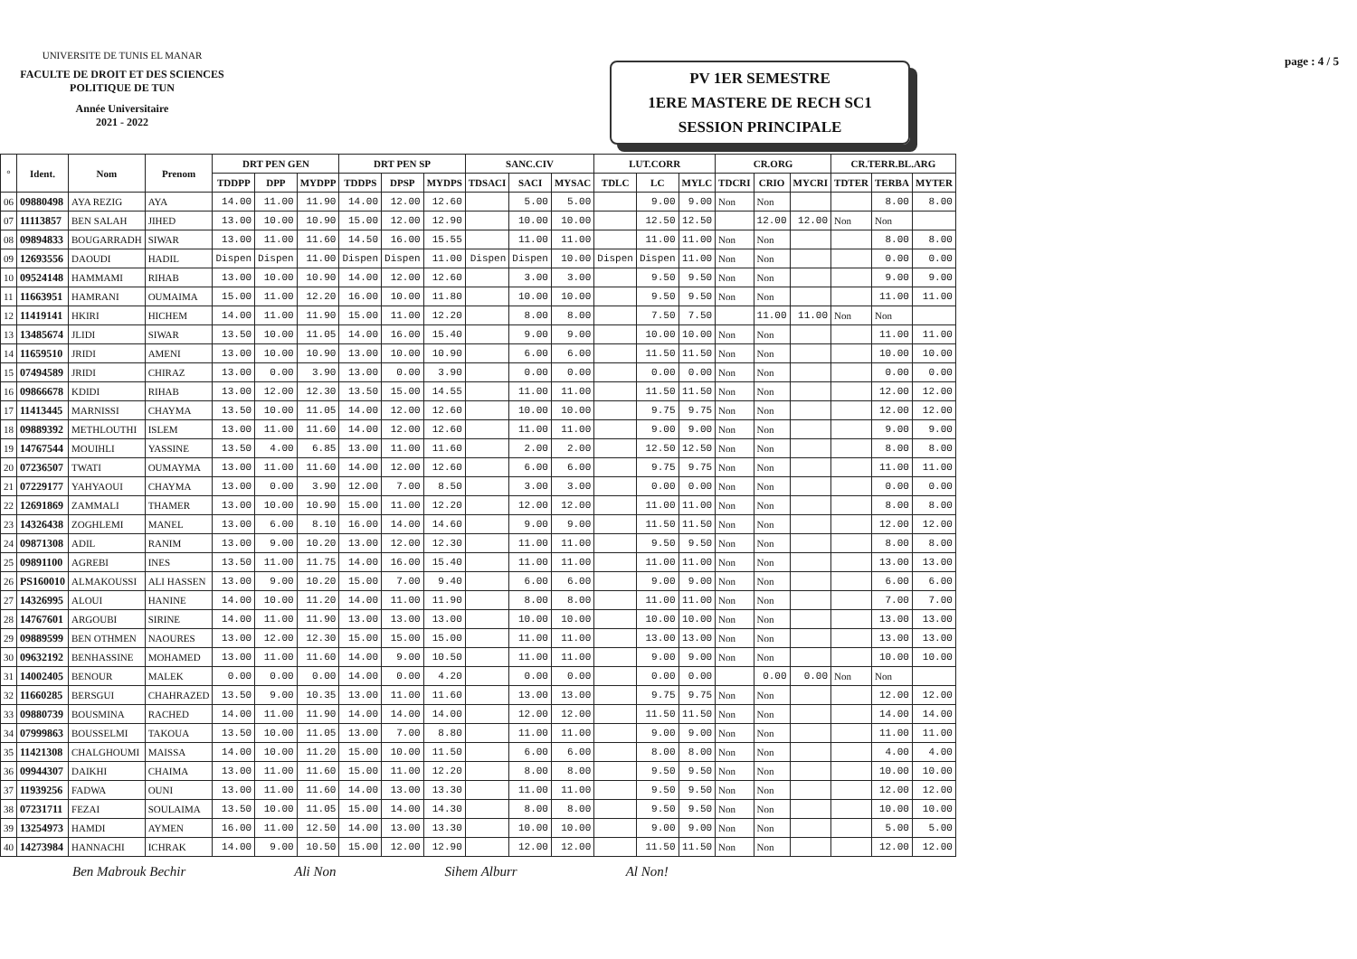UNIVERSITE DE TUNIS EL MANAR
FACULTE DE DROIT ET DES SCIENCES POLITIQUE DE TUN
Année Universitaire
2021 - 2022
PV 1ER SEMESTRE
1ERE MASTERE DE RECH SC1
SESSION PRINCIPALE
page : 4 / 5
| ° | Ident. | Nom | Prenom | DRT PEN GEN | | | DRT PEN SP | | | SANC.CIV | | | LUT.CORR | | | CR.ORG | | | CR.TERR.BL.ARG | | |
| --- | --- | --- | --- | --- | --- | --- | --- | --- | --- | --- | --- | --- | --- | --- | --- | --- | --- | --- | --- | --- | --- |
| | | | | TDDPP | DPP | MYDPP | TDDPS | DPSP | MYDPS | TDSACI | SACI | MYSAC | TDLC | LC | MYLC | TDCRI | CRIO | MYCRI | TDTER | TERBA | MYTER |
| 06 | 09880498 | AYA REZIG | AYA | 14.00 | 11.00 | 11.90 | 14.00 | 12.00 | 12.60 | | 5.00 | 5.00 | | 9.00 | 9.00 | Non | Non | | | 8.00 | 8.00 |
| 07 | 11113857 | BEN SALAH | JIHED | 13.00 | 10.00 | 10.90 | 15.00 | 12.00 | 12.90 | | 10.00 | 10.00 | | 12.50 | 12.50 | | 12.00 | 12.00 | Non | Non | |
| 08 | 09894833 | BOUGARRADH | SIWAR | 13.00 | 11.00 | 11.60 | 14.50 | 16.00 | 15.55 | | 11.00 | 11.00 | | 11.00 | 11.00 | Non | Non | | | 8.00 | 8.00 |
| 09 | 12693556 | DAOUDI | HADIL | Dispen | Dispen | 11.00 | Dispen | Dispen | 11.00 | Dispen | Dispen | 10.00 | Dispen | Dispen | 11.00 | Non | Non | | | 0.00 | 0.00 |
| 10 | 09524148 | HAMMAMI | RIHAB | 13.00 | 10.00 | 10.90 | 14.00 | 12.00 | 12.60 | | 3.00 | 3.00 | | 9.50 | 9.50 | Non | Non | | | 9.00 | 9.00 |
| 11 | 11663951 | HAMRANI | OUMAIMA | 15.00 | 11.00 | 12.20 | 16.00 | 10.00 | 11.80 | | 10.00 | 10.00 | | 9.50 | 9.50 | Non | Non | | | 11.00 | 11.00 |
| 12 | 11419141 | HKIRI | HICHEM | 14.00 | 11.00 | 11.90 | 15.00 | 11.00 | 12.20 | | 8.00 | 8.00 | | 7.50 | 7.50 | | 11.00 | 11.00 | Non | Non | |
| 13 | 13485674 | JLIDI | SIWAR | 13.50 | 10.00 | 11.05 | 14.00 | 16.00 | 15.40 | | 9.00 | 9.00 | | 10.00 | 10.00 | Non | Non | | | 11.00 | 11.00 |
| 14 | 11659510 | JRIDI | AMENI | 13.00 | 10.00 | 10.90 | 13.00 | 10.00 | 10.90 | | 6.00 | 6.00 | | 11.50 | 11.50 | Non | Non | | | 10.00 | 10.00 |
| 15 | 07494589 | JRIDI | CHIRAZ | 13.00 | 0.00 | 3.90 | 13.00 | 0.00 | 3.90 | | 0.00 | 0.00 | | 0.00 | 0.00 | Non | Non | | | 0.00 | 0.00 |
| 16 | 09866678 | KDIDI | RIHAB | 13.00 | 12.00 | 12.30 | 13.50 | 15.00 | 14.55 | | 11.00 | 11.00 | | 11.50 | 11.50 | Non | Non | | | 12.00 | 12.00 |
| 17 | 11413445 | MARNISSI | CHAYMA | 13.50 | 10.00 | 11.05 | 14.00 | 12.00 | 12.60 | | 10.00 | 10.00 | | 9.75 | 9.75 | Non | Non | | | 12.00 | 12.00 |
| 18 | 09889392 | METHLOUTHI | ISLEM | 13.00 | 11.00 | 11.60 | 14.00 | 12.00 | 12.60 | | 11.00 | 11.00 | | 9.00 | 9.00 | Non | Non | | | 9.00 | 9.00 |
| 19 | 14767544 | MOUIHLI | YASSINE | 13.50 | 4.00 | 6.85 | 13.00 | 11.00 | 11.60 | | 2.00 | 2.00 | | 12.50 | 12.50 | Non | Non | | | 8.00 | 8.00 |
| 20 | 07236507 | TWATI | OUMAYMA | 13.00 | 11.00 | 11.60 | 14.00 | 12.00 | 12.60 | | 6.00 | 6.00 | | 9.75 | 9.75 | Non | Non | | | 11.00 | 11.00 |
| 21 | 07229177 | YAHYAOUI | CHAYMA | 13.00 | 0.00 | 3.90 | 12.00 | 7.00 | 8.50 | | 3.00 | 3.00 | | 0.00 | 0.00 | Non | Non | | | 0.00 | 0.00 |
| 22 | 12691869 | ZAMMALI | THAMER | 13.00 | 10.00 | 10.90 | 15.00 | 11.00 | 12.20 | | 12.00 | 12.00 | | 11.00 | 11.00 | Non | Non | | | 8.00 | 8.00 |
| 23 | 14326438 | ZOGHLEMI | MANEL | 13.00 | 6.00 | 8.10 | 16.00 | 14.00 | 14.60 | | 9.00 | 9.00 | | 11.50 | 11.50 | Non | Non | | | 12.00 | 12.00 |
| 24 | 09871308 | ADIL | RANIM | 13.00 | 9.00 | 10.20 | 13.00 | 12.00 | 12.30 | | 11.00 | 11.00 | | 9.50 | 9.50 | Non | Non | | | 8.00 | 8.00 |
| 25 | 09891100 | AGREBI | INES | 13.50 | 11.00 | 11.75 | 14.00 | 16.00 | 15.40 | | 11.00 | 11.00 | | 11.00 | 11.00 | Non | Non | | | 13.00 | 13.00 |
| 26 | PS160010 | ALMAKOUSSI | ALI HASSEN | 13.00 | 9.00 | 10.20 | 15.00 | 7.00 | 9.40 | | 6.00 | 6.00 | | 9.00 | 9.00 | Non | Non | | | 6.00 | 6.00 |
| 27 | 14326995 | ALOUI | HANINE | 14.00 | 10.00 | 11.20 | 14.00 | 11.00 | 11.90 | | 8.00 | 8.00 | | 11.00 | 11.00 | Non | Non | | | 7.00 | 7.00 |
| 28 | 14767601 | ARGOUBI | SIRINE | 14.00 | 11.00 | 11.90 | 13.00 | 13.00 | 13.00 | | 10.00 | 10.00 | | 10.00 | 10.00 | Non | Non | | | 13.00 | 13.00 |
| 29 | 09889599 | BEN OTHMEN | NAOURES | 13.00 | 12.00 | 12.30 | 15.00 | 15.00 | 15.00 | | 11.00 | 11.00 | | 13.00 | 13.00 | Non | Non | | | 13.00 | 13.00 |
| 30 | 09632192 | BENHASSINE | MOHAMED | 13.00 | 11.00 | 11.60 | 14.00 | 9.00 | 10.50 | | 11.00 | 11.00 | | 9.00 | 9.00 | Non | Non | | | 10.00 | 10.00 |
| 31 | 14002405 | BENOUR | MALEK | 0.00 | 0.00 | 0.00 | 14.00 | 0.00 | 4.20 | | 0.00 | 0.00 | | 0.00 | 0.00 | | 0.00 | 0.00 | Non | Non | |
| 32 | 11660285 | BERSGUI | CHAHRAZED | 13.50 | 9.00 | 10.35 | 13.00 | 11.00 | 11.60 | | 13.00 | 13.00 | | 9.75 | 9.75 | Non | Non | | | 12.00 | 12.00 |
| 33 | 09880739 | BOUSMINA | RACHED | 14.00 | 11.00 | 11.90 | 14.00 | 14.00 | 14.00 | | 12.00 | 12.00 | | 11.50 | 11.50 | Non | Non | | | 14.00 | 14.00 |
| 34 | 07999863 | BOUSSELMI | TAKOUA | 13.50 | 10.00 | 11.05 | 13.00 | 7.00 | 8.80 | | 11.00 | 11.00 | | 9.00 | 9.00 | Non | Non | | | 11.00 | 11.00 |
| 35 | 11421308 | CHALGHOUMI | MAISSA | 14.00 | 10.00 | 11.20 | 15.00 | 10.00 | 11.50 | | 6.00 | 6.00 | | 8.00 | 8.00 | Non | Non | | | 4.00 | 4.00 |
| 36 | 09944307 | DAIKHI | CHAIMA | 13.00 | 11.00 | 11.60 | 15.00 | 11.00 | 12.20 | | 8.00 | 8.00 | | 9.50 | 9.50 | Non | Non | | | 10.00 | 10.00 |
| 37 | 11939256 | FADWA | OUNI | 13.00 | 11.00 | 11.60 | 14.00 | 13.00 | 13.30 | | 11.00 | 11.00 | | 9.50 | 9.50 | Non | Non | | | 12.00 | 12.00 |
| 38 | 07231711 | FEZAI | SOULAIMA | 13.50 | 10.00 | 11.05 | 15.00 | 14.00 | 14.30 | | 8.00 | 8.00 | | 9.50 | 9.50 | Non | Non | | | 10.00 | 10.00 |
| 39 | 13254973 | HAMDI | AYMEN | 16.00 | 11.00 | 12.50 | 14.00 | 13.00 | 13.30 | | 10.00 | 10.00 | | 9.00 | 9.00 | Non | Non | | | 5.00 | 5.00 |
| 40 | 14273984 | HANNACHI | ICHRAK | 14.00 | 9.00 | 10.50 | 15.00 | 12.00 | 12.90 | | 12.00 | 12.00 | | 11.50 | 11.50 | Non | Non | | | 12.00 | 12.00 |
Ben Mabrouk Bechir Ali Non Sihem Alburr Al Non!